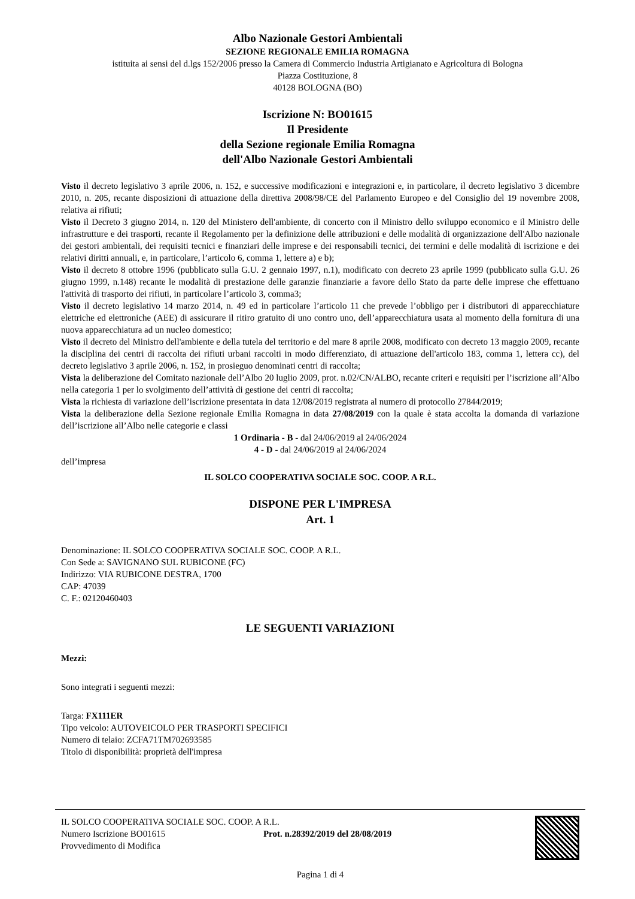Albo Nazionale Gestori Ambientali
SEZIONE REGIONALE EMILIA ROMAGNA
istituita ai sensi del d.lgs 152/2006 presso la Camera di Commercio Industria Artigianato e Agricoltura di Bologna
Piazza Costituzione, 8
40128 BOLOGNA (BO)
Iscrizione N: BO01615
Il Presidente
della Sezione regionale Emilia Romagna
dell'Albo Nazionale Gestori Ambientali
Visto il decreto legislativo 3 aprile 2006, n. 152, e successive modificazioni e integrazioni e, in particolare, il decreto legislativo 3 dicembre 2010, n. 205, recante disposizioni di attuazione della direttiva 2008/98/CE del Parlamento Europeo e del Consiglio del 19 novembre 2008, relativa ai rifiuti;
Visto il Decreto 3 giugno 2014, n. 120 del Ministero dell'ambiente, di concerto con il Ministro dello sviluppo economico e il Ministro delle infrastrutture e dei trasporti, recante il Regolamento per la definizione delle attribuzioni e delle modalità di organizzazione dell'Albo nazionale dei gestori ambientali, dei requisiti tecnici e finanziari delle imprese e dei responsabili tecnici, dei termini e delle modalità di iscrizione e dei relativi diritti annuali, e, in particolare, l’articolo 6, comma 1, lettere a) e b);
Visto il decreto 8 ottobre 1996 (pubblicato sulla G.U. 2 gennaio 1997, n.1), modificato con decreto 23 aprile 1999 (pubblicato sulla G.U. 26 giugno 1999, n.148) recante le modalità di prestazione delle garanzie finanziarie a favore dello Stato da parte delle imprese che effettuano l'attività di trasporto dei rifiuti, in particolare l’articolo 3, comma3;
Visto il decreto legislativo 14 marzo 2014, n. 49 ed in particolare l’articolo 11 che prevede l’obbligo per i distributori di apparecchiature elettriche ed elettroniche (AEE) di assicurare il ritiro gratuito di uno contro uno, dell’apparecchiatura usata al momento della fornitura di una nuova apparecchiatura ad un nucleo domestico;
Visto il decreto del Ministro dell'ambiente e della tutela del territorio e del mare 8 aprile 2008, modificato con decreto 13 maggio 2009, recante la disciplina dei centri di raccolta dei rifiuti urbani raccolti in modo differenziato, di attuazione dell'articolo 183, comma 1, lettera cc), del decreto legislativo 3 aprile 2006, n. 152, in prosieguo denominati centri di raccolta;
Vista la deliberazione del Comitato nazionale dell’Albo 20 luglio 2009, prot. n.02/CN/ALBO, recante criteri e requisiti per l’iscrizione all’Albo nella categoria 1 per lo svolgimento dell’attività di gestione dei centri di raccolta;
Vista la richiesta di variazione dell’iscrizione presentata in data 12/08/2019 registrata al numero di protocollo 27844/2019;
Vista la deliberazione della Sezione regionale Emilia Romagna in data 27/08/2019 con la quale è stata accolta la domanda di variazione dell’iscrizione all’Albo nelle categorie e classi
1 Ordinaria - B - dal 24/06/2019 al 24/06/2024
4 - D - dal 24/06/2019 al 24/06/2024
dell’impresa
IL SOLCO COOPERATIVA SOCIALE SOC. COOP. A R.L.
DISPONE PER L'IMPRESA
Art. 1
Denominazione: IL SOLCO COOPERATIVA SOCIALE SOC. COOP. A R.L.
Con Sede a: SAVIGNANO SUL RUBICONE (FC)
Indirizzo: VIA RUBICONE DESTRA, 1700
CAP: 47039
C. F.: 02120460403
LE SEGUENTI VARIAZIONI
Mezzi:
Sono integrati i seguenti mezzi:
Targa: FX111ER
Tipo veicolo: AUTOVEICOLO PER TRASPORTI SPECIFICI
Numero di telaio: ZCFA71TM702693585
Titolo di disponibilità: proprietà dell'impresa
IL SOLCO COOPERATIVA SOCIALE SOC. COOP. A R.L.
Numero Iscrizione BO01615 Prot. n.28392/2019 del 28/08/2019
Provvedimento di Modifica
Pagina 1 di 4